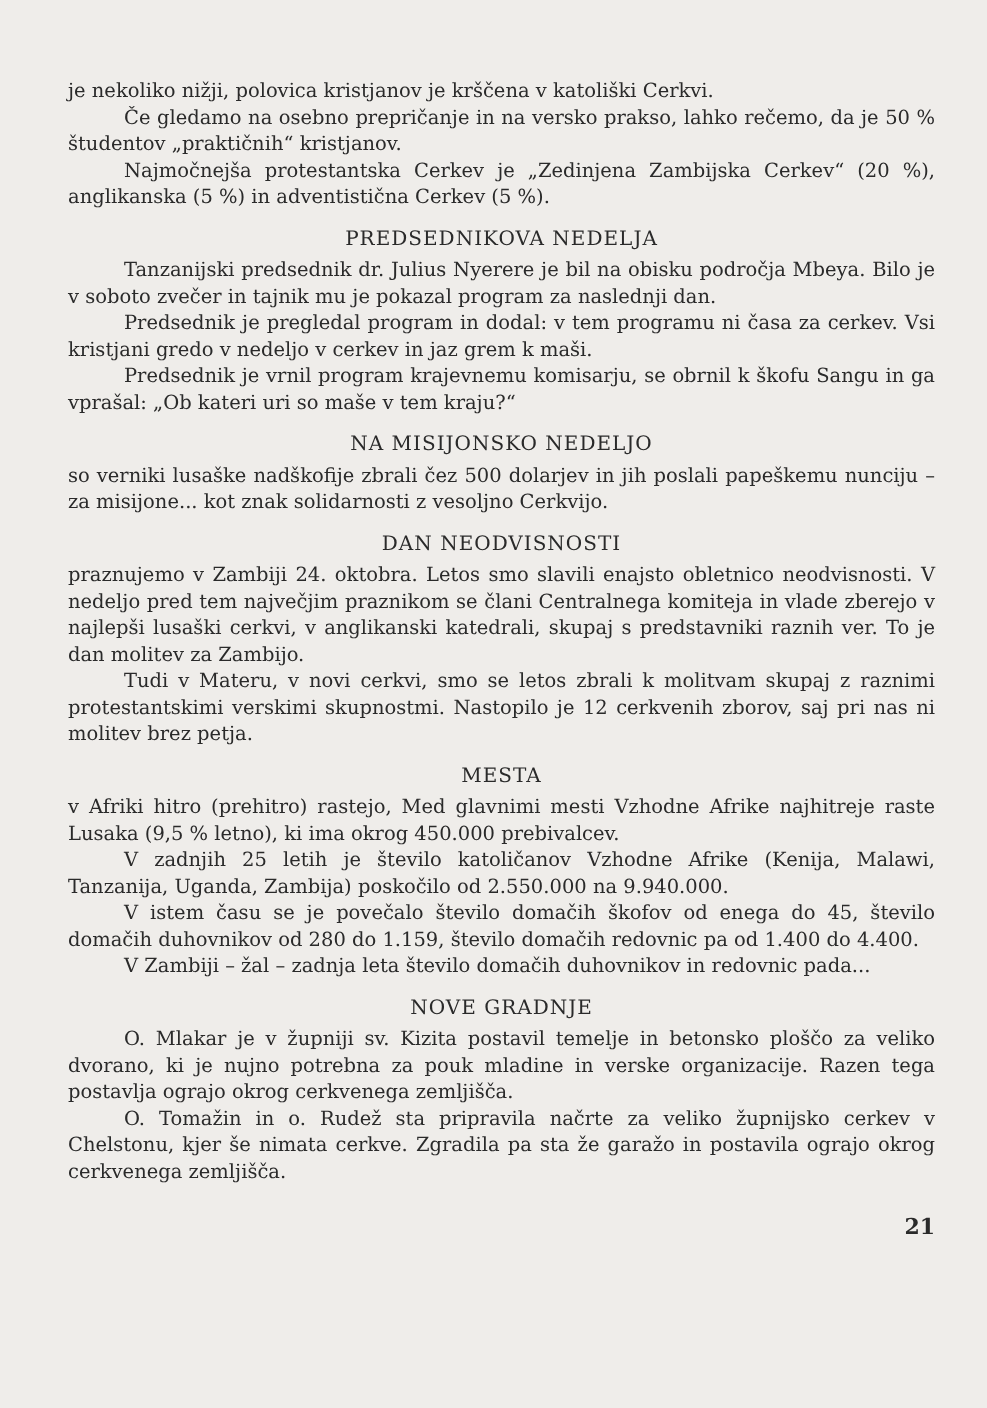je nekoliko nižji, polovica kristjanov je krščena v katoliški Cerkvi.
Če gledamo na osebno prepričanje in na versko prakso, lahko rečemo, da je 50 % študentov „praktičnih“ kristjanov.
Najmočnejša protestantska Cerkev je „Zedinjena Zambijska Cerkev“ (20 %), anglikanska (5 %) in adventistična Cerkev (5 %).
PREDSEDNIKOVA NEDELJA
Tanzanijski predsednik dr. Julius Nyerere je bil na obisku področja Mbeya. Bilo je v soboto zvečer in tajnik mu je pokazal program za naslednji dan.
Predsednik je pregledal program in dodal: v tem programu ni časa za cerkev. Vsi kristjani gredo v nedeljo v cerkev in jaz grem k maši.
Predsednik je vrnil program krajevnemu komisarju, se obrnil k škofu Sangu in ga vprašal: „Ob kateri uri so maše v tem kraju?“
NA MISIJONSKO NEDELJO
so verniki lusaške nadškofije zbrali čez 500 dolarjev in jih poslali papeškemu nunciju – za misijone... kot znak solidarnosti z vesoljno Cerkvijo.
DAN NEODVISNOSTI
praznujemo v Zambiji 24. oktobra. Letos smo slavili enajsto obletnico neodvisnosti. V nedeljo pred tem največjim praznikom se člani Centralnega komiteja in vlade zberejo v najlepši lusaški cerkvi, v anglikanski katedrali, skupaj s predstavniki raznih ver. To je dan molitev za Zambijo.
Tudi v Materu, v novi cerkvi, smo se letos zbrali k molitvam skupaj z raznimi protestantskimi verskimi skupnostmi. Nastopilo je 12 cerkvenih zborov, saj pri nas ni molitev brez petja.
MESTA
v Afriki hitro (prehitro) rastejo, Med glavnimi mesti Vzhodne Afrike najhitreje raste Lusaka (9,5 % letno), ki ima okrog 450.000 prebivalcev.
V zadnjih 25 letih je število katoličanov Vzhodne Afrike (Kenija, Malawi, Tanzanija, Uganda, Zambija) poskočilo od 2.550.000 na 9.940.000.
V istem času se je povečalo število domačih škofov od enega do 45, število domačih duhovnikov od 280 do 1.159, število domačih redovnic pa od 1.400 do 4.400.
V Zambiji – žal – zadnja leta število domačih duhovnikov in redovnic pada...
NOVE GRADNJE
O. Mlakar je v župniji sv. Kizita postavil temelje in betonsko ploščo za veliko dvorano, ki je nujno potrebna za pouk mladine in verske organizacije. Razen tega postavlja ograjo okrog cerkvenega zemljišča.
O. Tomažin in o. Rudež sta pripravila načrte za veliko župnijsko cerkev v Chelstonu, kjer še nimata cerkve. Zgradila pa sta že garažo in postavila ograjo okrog cerkvenega zemljišča.
21